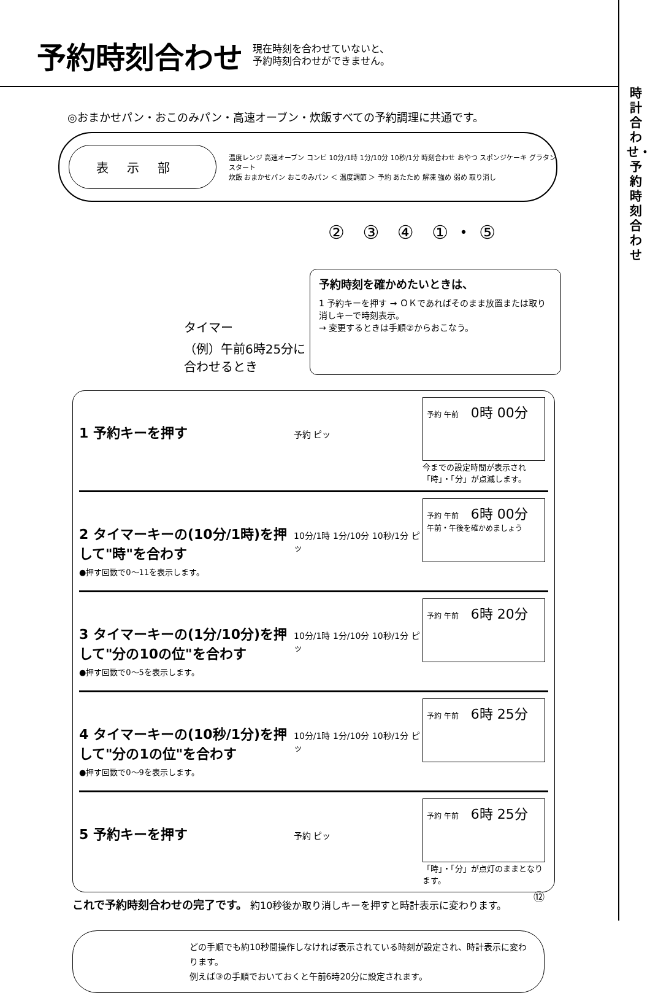時計合わせ・予約時刻合わせ
予約時刻合わせ
現在時刻を合わせていないと、
予約時刻合わせができません。
◎おまかせパン・おこのみパン・高速オーブン・炊飯すべての予約調理に共通です。
表示部
温度レンジ 高速オーブン コンビ 10分/1時 1分/10分 10秒/1分 時刻合わせ おやつ スポンジケーキ グラタン スタート
炊飯 おまかせパン おこのみパン ＜ 温度調節 ＞ 予約 あたため 解凍 強め 弱め 取り消し
② ③ ④ ①・⑤
タイマー
（例）午前6時25分に
合わせるとき
予約時刻を確かめたいときは、
1 予約キーを押す → ＯＫであればそのまま放置または取り消しキーで時刻表示。
→ 変更するときは手順②からおこなう。
1 予約キーを押す
予約 ピッ
予約 午前 0時 00分
今までの設定時間が表示され「時」・「分」が点滅します。
2 タイマーキーの(10分/1時)を押して"時"を合わす
●押す回数で0～11を表示します。
10分/1時 1分/10分 10秒/1分 ピッ
予約 午前 6時 00分
午前・午後を確かめましょう
3 タイマーキーの(1分/10分)を押して"分の10の位"を合わす
●押す回数で0～5を表示します。
10分/1時 1分/10分 10秒/1分 ピッ
予約 午前 6時 20分
4 タイマーキーの(10秒/1分)を押して"分の1の位"を合わす
●押す回数で0～9を表示します。
10分/1時 1分/10分 10秒/1分 ピッ
予約 午前 6時 25分
5 予約キーを押す
予約 ピッ
予約 午前 6時 25分
「時」・「分」が点灯のままとなります。
これで予約時刻合わせの完了です。 約10秒後か取り消しキーを押すと時計表示に変わります。
どの手順でも約10秒間操作しなければ表示されている時刻が設定され、時計表示に変わります。
例えば③の手順でおいておくと午前6時20分に設定されます。
⑫